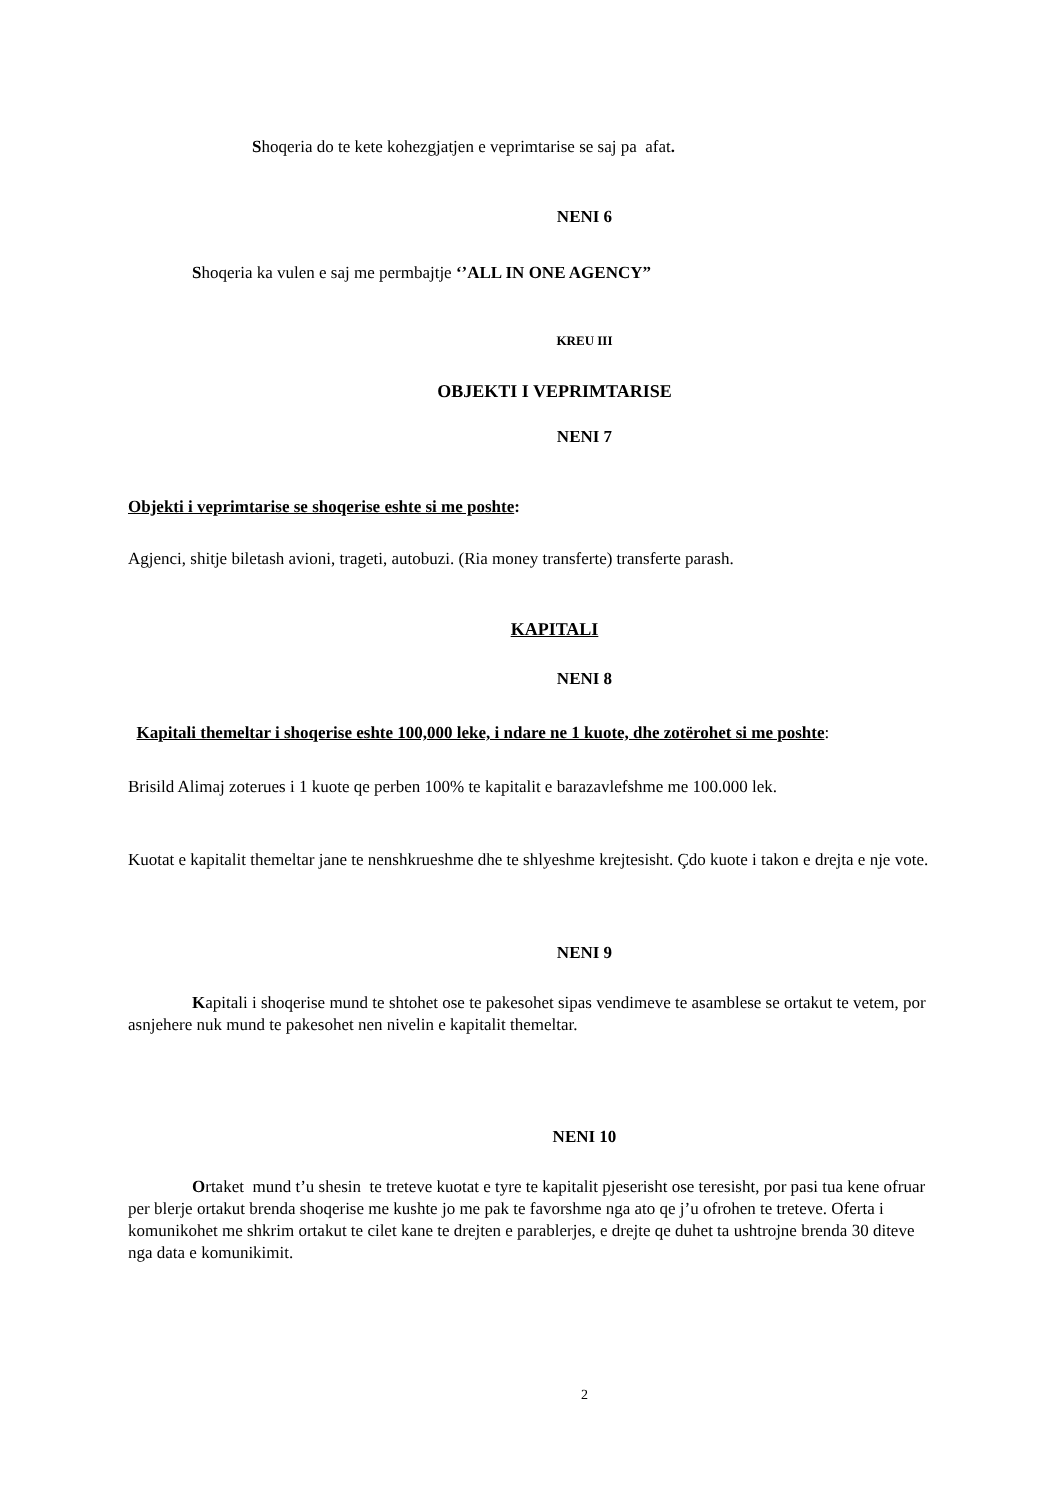Shoqeria do te kete kohezgjatjen e veprimtarise se saj pa afat.
NENI 6
Shoqeria ka vulen e saj me permbajtje ‘’ALL IN ONE AGENCY”
KREU III
OBJEKTI I VEPRIMTARISE
NENI 7
Objekti i veprimtarise se shoqerise eshte si me poshte:
Agjenci, shitje biletash avioni, trageti, autobuzi. (Ria money transferte) transferte parash.
KAPITALI
NENI 8
Kapitali themeltar i shoqerise eshte 100,000 leke, i ndare ne 1 kuote, dhe zotërohet si me poshte:
Brisild Alimaj zoterues i 1 kuote qe perben 100% te kapitalit e barazavlefshme me 100.000 lek.
Kuotat e kapitalit themeltar jane te nenshkrueshme dhe te shlyeshme krejtesisht. Çdo kuote i takon e drejta e nje vote.
NENI 9
Kapitali i shoqerise mund te shtohet ose te pakesohet sipas vendimeve te asamblese se ortakut te vetem, por asnjehere nuk mund te pakesohet nen nivelin e kapitalit themeltar.
NENI 10
Ortaket mund t’u shesin te treteve kuotat e tyre te kapitalit pjeserisht ose teresisht, por pasi tua kene ofruar per blerje ortakut brenda shoqerise me kushte jo me pak te favorshme nga ato qe j’u ofrohen te treteve. Oferta i komunikohet me shkrim ortakut te cilet kane te drejten e parablerjes, e drejte qe duhet ta ushtrojne brenda 30 diteve nga data e komunikimit.
2